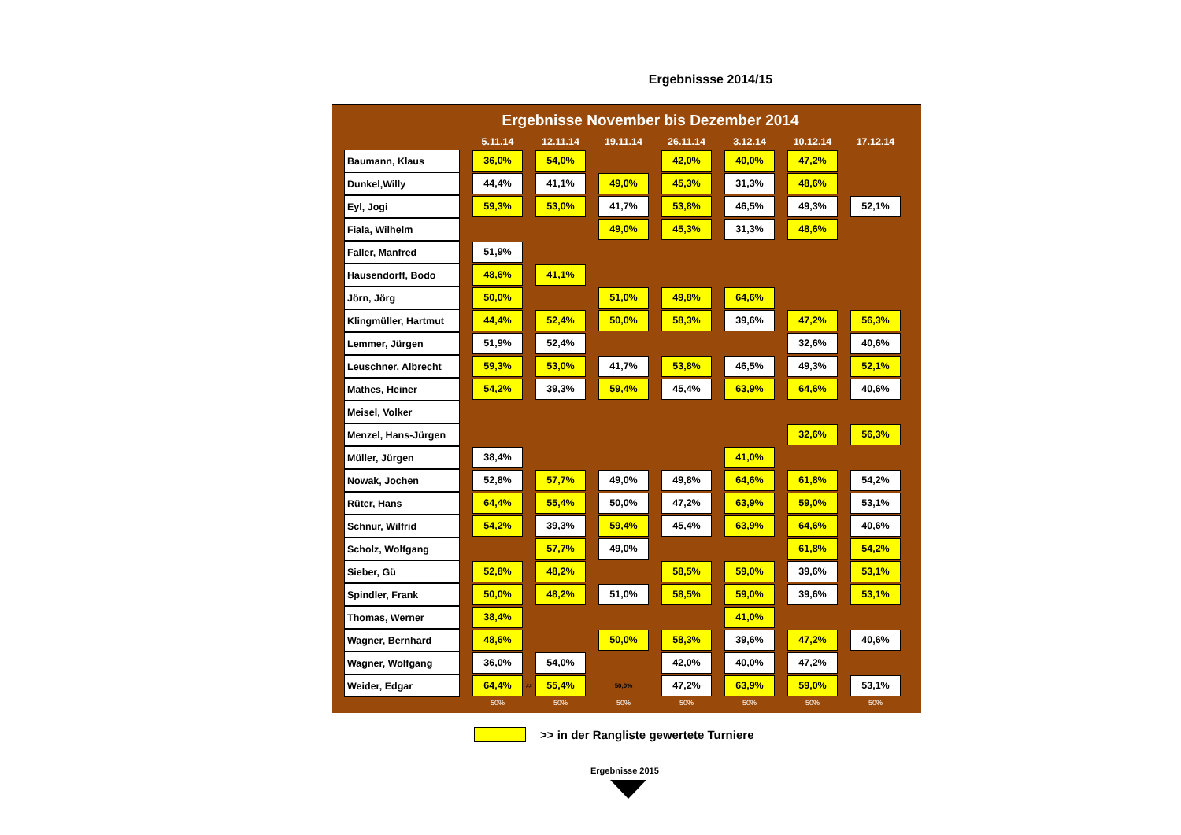Ergebnissse 2014/15
Ergebnisse November bis Dezember 2014
| | | 5.11.14 | | 12.11.14 | | 19.11.14 | | 26.11.14 | | 3.12.14 | | 10.12.14 | | 17.12.14 |
| --- | --- | --- | --- | --- | --- | --- | --- | --- | --- | --- | --- | --- | --- | --- |
| Baumann, Klaus | | 36,0% | | 54,0% | | | | 42,0% | | 40,0% | | 47,2% | | |
| Dunkel,Willy | | 44,4% | | 41,1% | | 49,0% | | 45,3% | | 31,3% | | 48,6% | | |
| Eyl, Jogi | | 59,3% | | 53,0% | | 41,7% | | 53,8% | | 46,5% | | 49,3% | | 52,1% |
| Fiala, Wilhelm | | | | | | 49,0% | | 45,3% | | 31,3% | | 48,6% | | |
| Faller, Manfred | | 51,9% | | | | | | | | | | | | |
| Hausendorff, Bodo | | 48,6% | | 41,1% | | | | | | | | | | |
| Jörn, Jörg | | 50,0% | | | | 51,0% | | 49,8% | | 64,6% | | | | |
| Klingmüller, Hartmut | | 44,4% | | 52,4% | | 50,0% | | 58,3% | | 39,6% | | 47,2% | | 56,3% |
| Lemmer, Jürgen | | 51,9% | | 52,4% | | | | | | | | 32,6% | | 40,6% |
| Leuschner, Albrecht | | 59,3% | | 53,0% | | 41,7% | | 53,8% | | 46,5% | | 49,3% | | 52,1% |
| Mathes, Heiner | | 54,2% | | 39,3% | | 59,4% | | 45,4% | | 63,9% | | 64,6% | | 40,6% |
| Meisel, Volker | | | | | | | | | | | | | | |
| Menzel, Hans-Jürgen | | | | | | | | | | | | 32,6% | | 56,3% |
| Müller, Jürgen | | 38,4% | | | | | | | | 41,0% | | | | |
| Nowak, Jochen | | 52,8% | | 57,7% | | 49,0% | | 49,8% | | 64,6% | | 61,8% | | 54,2% |
| Rüter, Hans | | 64,4% | | 55,4% | | 50,0% | | 47,2% | | 63,9% | | 59,0% | | 53,1% |
| Schnur, Wilfrid | | 54,2% | | 39,3% | | 59,4% | | 45,4% | | 63,9% | | 64,6% | | 40,6% |
| Scholz, Wolfgang | | | | 57,7% | | 49,0% | | | | | | 61,8% | | 54,2% |
| Sieber, Gü | | 52,8% | | 48,2% | | | | 58,5% | | 59,0% | | 39,6% | | 53,1% |
| Spindler, Frank | | 50,0% | | 48,2% | | 51,0% | | 58,5% | | 59,0% | | 39,6% | | 53,1% |
| Thomas, Werner | | 38,4% | | | | | | | | 41,0% | | | | |
| Wagner, Bernhard | | 48,6% | | | | 50,0% | | 58,3% | | 39,6% | | 47,2% | | 40,6% |
| Wagner, Wolfgang | | 36,0% | | 54,0% | | | | 42,0% | | 40,0% | | 47,2% | | |
| Weider, Edgar | | 64,4% | ## | 55,4% | | 50,0% | | 47,2% | | 63,9% | | 59,0% | | 53,1% |
| | | 50% | | 50% | | 50% | | 50% | | 50% | | 50% | | 50% |
>> in der Rangliste gewertete Turniere
Ergebnisse 2015